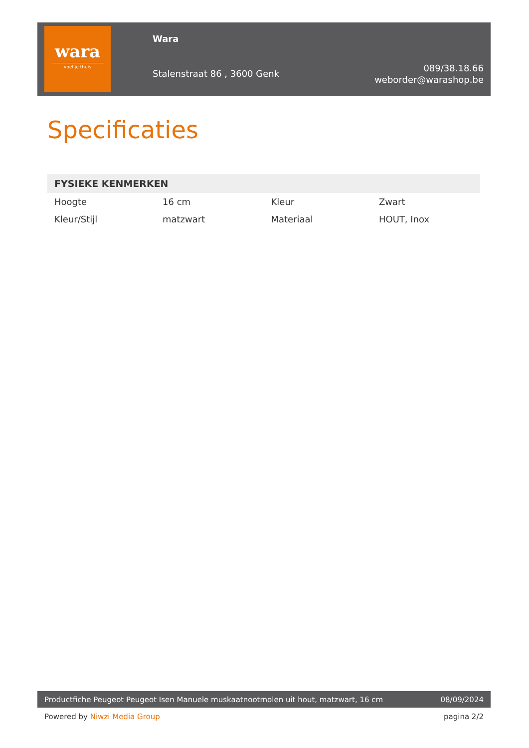wara
voel je thuis
Wara
Stalenstraat 86 , 3600 Genk
089/38.18.66
weborder@warashop.be
Specificaties
| FYSIEKE KENMERKEN | | | |
| --- | --- | --- | --- |
| Hoogte | 16 cm | Kleur | Zwart |
| Kleur/Stijl | matzwart | Materiaal | HOUT, Inox |
Productfiche Peugeot Peugeot Isen Manuele muskaatnootmolen uit hout, matzwart, 16 cm
08/09/2024
Powered by Niwzi Media Group pagina 2/2